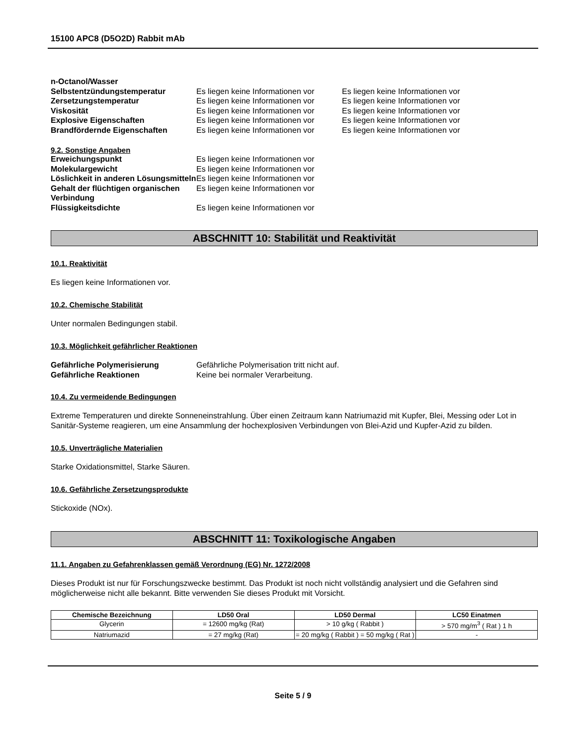15100 APC8 (D5O2D) Rabbit mAb
| n-Octanol/Wasser | | |
| Selbstentzündungstemperatur | Es liegen keine Informationen vor | Es liegen keine Informationen vor |
| Zersetzungstemperatur | Es liegen keine Informationen vor | Es liegen keine Informationen vor |
| Viskosität | Es liegen keine Informationen vor | Es liegen keine Informationen vor |
| Explosive Eigenschaften | Es liegen keine Informationen vor | Es liegen keine Informationen vor |
| Brandfördernde Eigenschaften | Es liegen keine Informationen vor | Es liegen keine Informationen vor |
9.2. Sonstige Angaben
| Erweichungspunkt | Es liegen keine Informationen vor |
| Molekulargewicht | Es liegen keine Informationen vor |
| Löslichkeit in anderen Lösungsmitteln | Es liegen keine Informationen vor |
| Gehalt der flüchtigen organischen Verbindung | Es liegen keine Informationen vor |
| Flüssigkeitsdichte | Es liegen keine Informationen vor |
ABSCHNITT 10: Stabilität und Reaktivität
10.1. Reaktivität
Es liegen keine Informationen vor.
10.2. Chemische Stabilität
Unter normalen Bedingungen stabil.
10.3. Möglichkeit gefährlicher Reaktionen
| Gefährliche Polymerisierung | Gefährliche Polymerisation tritt nicht auf. |
| Gefährliche Reaktionen | Keine bei normaler Verarbeitung. |
10.4. Zu vermeidende Bedingungen
Extreme Temperaturen und direkte Sonneneinstrahlung. Über einen Zeitraum kann Natriumazid mit Kupfer, Blei, Messing oder Lot in Sanitär-Systeme reagieren, um eine Ansammlung der hochexplosiven Verbindungen von Blei-Azid und Kupfer-Azid zu bilden.
10.5. Unverträgliche Materialien
Starke Oxidationsmittel, Starke Säuren.
10.6. Gefährliche Zersetzungsprodukte
Stickoxide (NOx).
ABSCHNITT 11: Toxikologische Angaben
11.1. Angaben zu Gefahrenklassen gemäß Verordnung (EG) Nr. 1272/2008
Dieses Produkt ist nur für Forschungszwecke bestimmt. Das Produkt ist noch nicht vollständig analysiert und die Gefahren sind möglicherweise nicht alle bekannt. Bitte verwenden Sie dieses Produkt mit Vorsicht.
| Chemische Bezeichnung | LD50 Oral | LD50 Dermal | LC50 Einatmen |
| --- | --- | --- | --- |
| Glycerin | = 12600 mg/kg (Rat) | > 10 g/kg ( Rabbit ) | > 570 mg/m<sup>3</sup> ( Rat ) 1 h |
| Natriumazid | = 27 mg/kg (Rat) | = 20 mg/kg ( Rabbit ) = 50 mg/kg ( Rat ) | - |
Seite 5 / 9